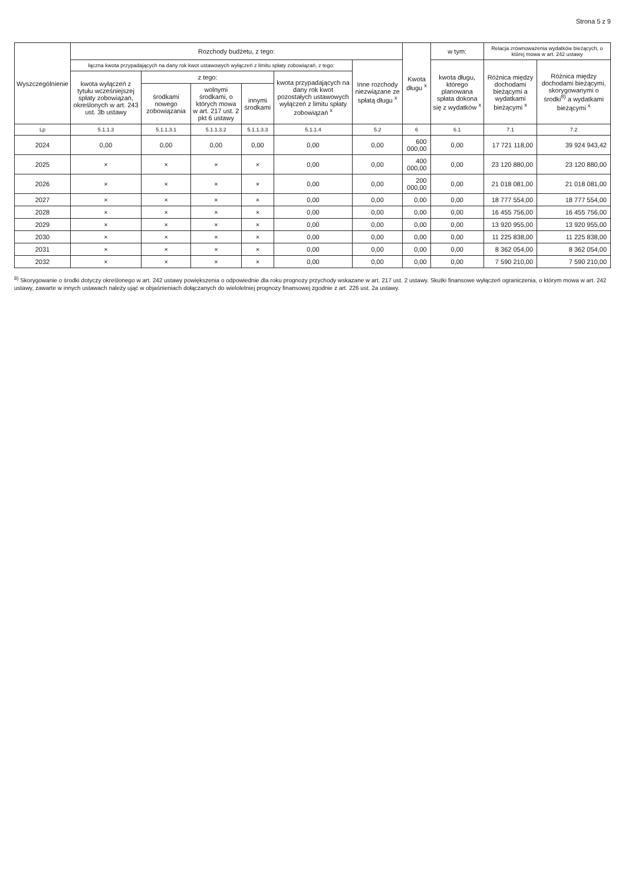Strona 5 z 9
| Wyszczególnienie | Rozchody budżetu, z tego: | | | | | | Kwota długu <sup>x</sup> | w tym: | Relacja zrównoważenia wydatków bieżących, o której mowa w art. 242 ustawy | |
| --- | --- | --- | --- | --- | --- | --- | --- | --- | --- | --- |
| | łączna kwota przypadających na dany rok kwot ustawowych wyłączeń z limitu spłaty zobowiązań, z tego: | | | | | Inne rozchody niezwiązane ze spłatą długu <sup>x</sup> | | kwota długu, którego planowana spłata dokona się z wydatków <sup>x</sup> | Różnica między dochodami bieżącymi a wydatkami bieżącymi <sup>x</sup> | Różnica między dochodami bieżącymi, skorygowanymi o środki<sup>8)</sup> a wydatkami bieżącymi <sup>x</sup> |
| | kwota wyłączeń z tytułu wcześniejszej spłaty zobowiązań, określonych w art. 243 ust. 3b ustawy | z tego: | | | kwota przypadających na dany rok kwot pozostałych ustawowych wyłączeń z limitu spłaty zobowiązań <sup>x</sup> | | | | | |
| | | środkami nowego zobowiązania | wolnymi środkami, o których mowa w art. 217 ust. 2 pkt 6 ustawy | innymi środkami | | | | | | |
| Lp | 5.1.1.3 | 5.1.1.3.1 | 5.1.1.3.2 | 5.1.1.3.3 | 5.1.1.4 | 5.2 | 6 | 6.1 | 7.1 | 7.2 |
| 2024 | 0,00 | 0,00 | 0,00 | 0,00 | 0,00 | 0,00 | 600 000,00 | 0,00 | 17 721 118,00 | 39 924 943,42 |
| 2025 | × | × | × | × | 0,00 | 0,00 | 400 000,00 | 0,00 | 23 120 880,00 | 23 120 880,00 |
| 2026 | × | × | × | × | 0,00 | 0,00 | 200 000,00 | 0,00 | 21 018 081,00 | 21 018 081,00 |
| 2027 | × | × | × | × | 0,00 | 0,00 | 0,00 | 0,00 | 18 777 554,00 | 18 777 554,00 |
| 2028 | × | × | × | × | 0,00 | 0,00 | 0,00 | 0,00 | 16 455 756,00 | 16 455 756,00 |
| 2029 | × | × | × | × | 0,00 | 0,00 | 0,00 | 0,00 | 13 920 955,00 | 13 920 955,00 |
| 2030 | × | × | × | × | 0,00 | 0,00 | 0,00 | 0,00 | 11 225 838,00 | 11 225 838,00 |
| 2031 | × | × | × | × | 0,00 | 0,00 | 0,00 | 0,00 | 8 362 054,00 | 8 362 054,00 |
| 2032 | × | × | × | × | 0,00 | 0,00 | 0,00 | 0,00 | 7 590 210,00 | 7 590 210,00 |
<sup>8)</sup> Skorygowanie o środki dotyczy określonego w art. 242 ustawy powiększenia o odpowiednie dla roku prognozy przychody wskazane w art. 217 ust. 2 ustawy. Skutki finansowe wyłączeń ograniczenia, o którym mowa w art. 242 ustawy, zawarte w innych ustawach należy ująć w objaśnieniach dołączanych do wieloletniej prognozy finansowej zgodnie z art. 226 ust. 2a ustawy.